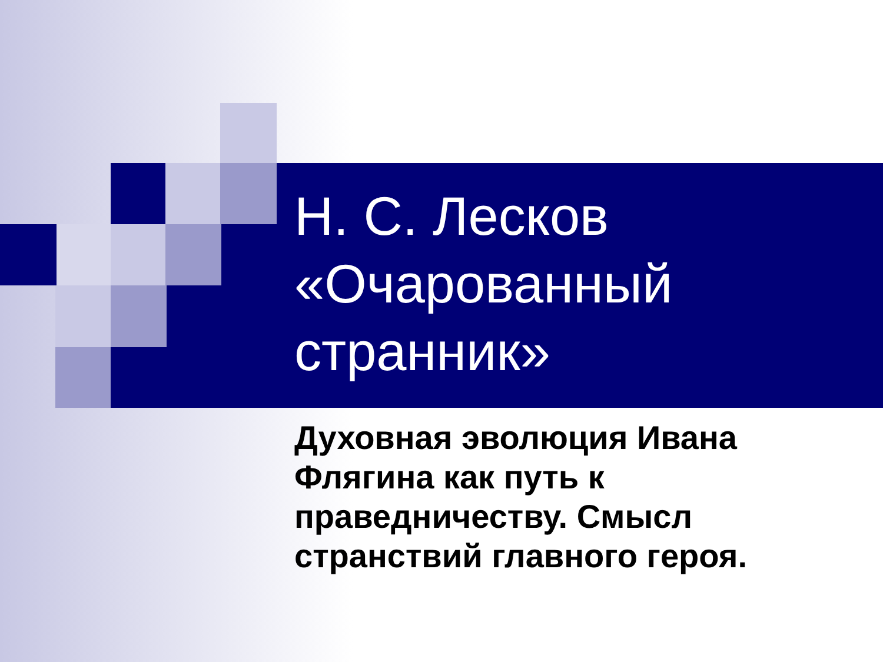Н. С. Лесков «Очарованный странник»
Духовная эволюция Ивана Флягина как путь к праведничеству. Смысл странствий главного героя.